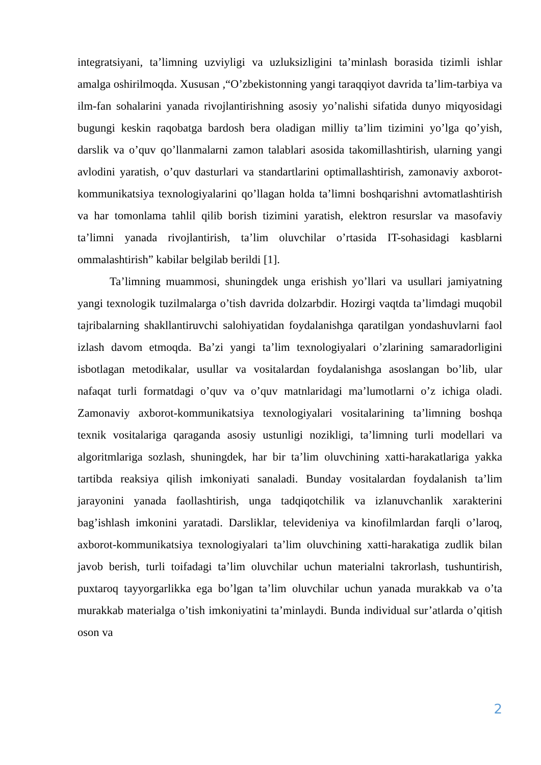integratsiyani, ta’limning uzviyligi va uzluksizligini ta’minlash borasida tizimli ishlar amalga oshirilmoqda. Xususan ,“O’zbekistonning yangi taraqqiyot davrida ta’lim-tarbiya va ilm-fan sohalarini yanada rivojlantirishning asosiy yo’nalishi sifatida dunyo miqyosidagi bugungi keskin raqobatga bardosh bera oladigan milliy ta’lim tizimini yo’lga qo’yish, darslik va o’quv qo’llanmalarni zamon talablari asosida takomillashtirish, ularning yangi avlodini yaratish, o’quv dasturlari va standartlarini optimallashtirish, zamonaviy axborot-kommunikatsiya texnologiyalarini qo’llagan holda ta’limni boshqarishni avtomatlashtirish va har tomonlama tahlil qilib borish tizimini yaratish, elektron resurslar va masofaviy ta’limni yanada rivojlantirish, ta’lim oluvchilar o’rtasida IT-sohasidagi kasblarni ommalashtirish” kabilar belgilab berildi [1].
Ta’limning muammosi, shuningdek unga erishish yo’llari va usullari jamiyatning yangi texnologik tuzilmalarga o’tish davrida dolzarbdir. Hozirgi vaqtda ta’limdagi muqobil tajribalarning shakllantiruvchi salohiyatidan foydalanishga qaratilgan yondashuvlarni faol izlash davom etmoqda. Ba’zi yangi ta’lim texnologiyalari o’zlarining samaradorligini isbotlagan metodikalar, usullar va vositalardan foydalanishga asoslangan bo’lib, ular nafaqat turli formatdagi o’quv va o’quv matnlaridagi ma’lumotlarni o’z ichiga oladi. Zamonaviy axborot-kommunikatsiya texnologiyalari vositalarining ta’limning boshqa texnik vositalariga qaraganda asosiy ustunligi nozikligi, ta’limning turli modellari va algoritmlariga sozlash, shuningdek, har bir ta’lim oluvchining xatti-harakatlariga yakka tartibda reaksiya qilish imkoniyati sanaladi. Bunday vositalardan foydalanish ta’lim jarayonini yanada faollashtirish, unga tadqiqotchilik va izlanuvchanlik xarakterini bag’ishlash imkonini yaratadi. Darsliklar, televideniya va kinofilmlardan farqli o’laroq, axborot-kommunikatsiya texnologiyalari ta’lim oluvchining xatti-harakatiga zudlik bilan javob berish, turli toifadagi ta’lim oluvchilar uchun materialni takrorlash, tushuntirish, puxtaroq tayyorgarlikka ega bo’lgan ta’lim oluvchilar uchun yanada murakkab va o’ta murakkab materialga o’tish imkoniyatini ta’minlaydi. Bunda individual sur’atlarda o’qitish oson va
2